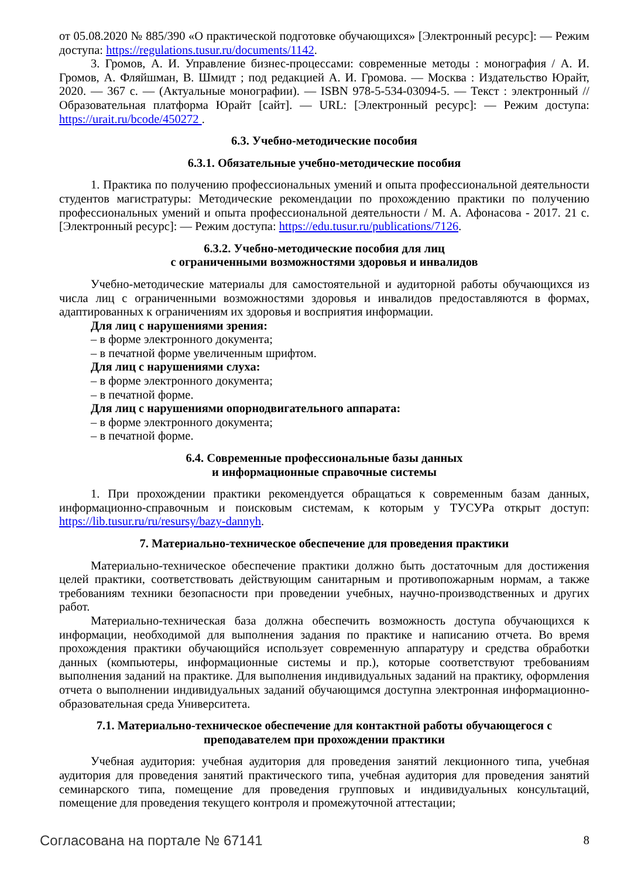от 05.08.2020 № 885/390 «О практической подготовке обучающихся» [Электронный ресурс]: — Режим доступа: https://regulations.tusur.ru/documents/1142.
3. Громов, А. И. Управление бизнес-процессами: современные методы : монография / А. И. Громов, А. Фляйшман, В. Шмидт ; под редакцией А. И. Громова. — Москва : Издательство Юрайт, 2020. — 367 с. — (Актуальные монографии). — ISBN 978-5-534-03094-5. — Текст : электронный // Образовательная платформа Юрайт [сайт]. — URL: [Электронный ресурс]: — Режим доступа: https://urait.ru/bcode/450272 .
6.3. Учебно-методические пособия
6.3.1. Обязательные учебно-методические пособия
1. Практика по получению профессиональных умений и опыта профессиональной деятельности студентов магистратуры: Методические рекомендации по прохождению практики по получению профессиональных умений и опыта профессиональной деятельности / М. А. Афонасова - 2017. 21 с. [Электронный ресурс]: — Режим доступа: https://edu.tusur.ru/publications/7126.
6.3.2. Учебно-методические пособия для лиц
с ограниченными возможностями здоровья и инвалидов
Учебно-методические материалы для самостоятельной и аудиторной работы обучающихся из числа лиц с ограниченными возможностями здоровья и инвалидов предоставляются в формах, адаптированных к ограничениям их здоровья и восприятия информации.
Для лиц с нарушениями зрения:
– в форме электронного документа;
– в печатной форме увеличенным шрифтом.
Для лиц с нарушениями слуха:
– в форме электронного документа;
– в печатной форме.
Для лиц с нарушениями опорнодвигательного аппарата:
– в форме электронного документа;
– в печатной форме.
6.4. Современные профессиональные базы данных
и информационные справочные системы
1. При прохождении практики рекомендуется обращаться к современным базам данных, информационно-справочным и поисковым системам, к которым у ТУСУРа открыт доступ: https://lib.tusur.ru/ru/resursy/bazy-dannyh.
7. Материально-техническое обеспечение для проведения практики
Материально-техническое обеспечение практики должно быть достаточным для достижения целей практики, соответствовать действующим санитарным и противопожарным нормам, а также требованиям техники безопасности при проведении учебных, научно-производственных и других работ.
Материально-техническая база должна обеспечить возможность доступа обучающихся к информации, необходимой для выполнения задания по практике и написанию отчета. Во время прохождения практики обучающийся использует современную аппаратуру и средства обработки данных (компьютеры, информационные системы и пр.), которые соответствуют требованиям выполнения заданий на практике. Для выполнения индивидуальных заданий на практику, оформления отчета о выполнении индивидуальных заданий обучающимся доступна электронная информационно-образовательная среда Университета.
7.1. Материально-техническое обеспечение для контактной работы обучающегося с
преподавателем при прохождении практики
Учебная аудитория: учебная аудитория для проведения занятий лекционного типа, учебная аудитория для проведения занятий практического типа, учебная аудитория для проведения занятий семинарского типа, помещение для проведения групповых и индивидуальных консультаций, помещение для проведения текущего контроля и промежуточной аттестации;
Согласована на портале № 67141 8